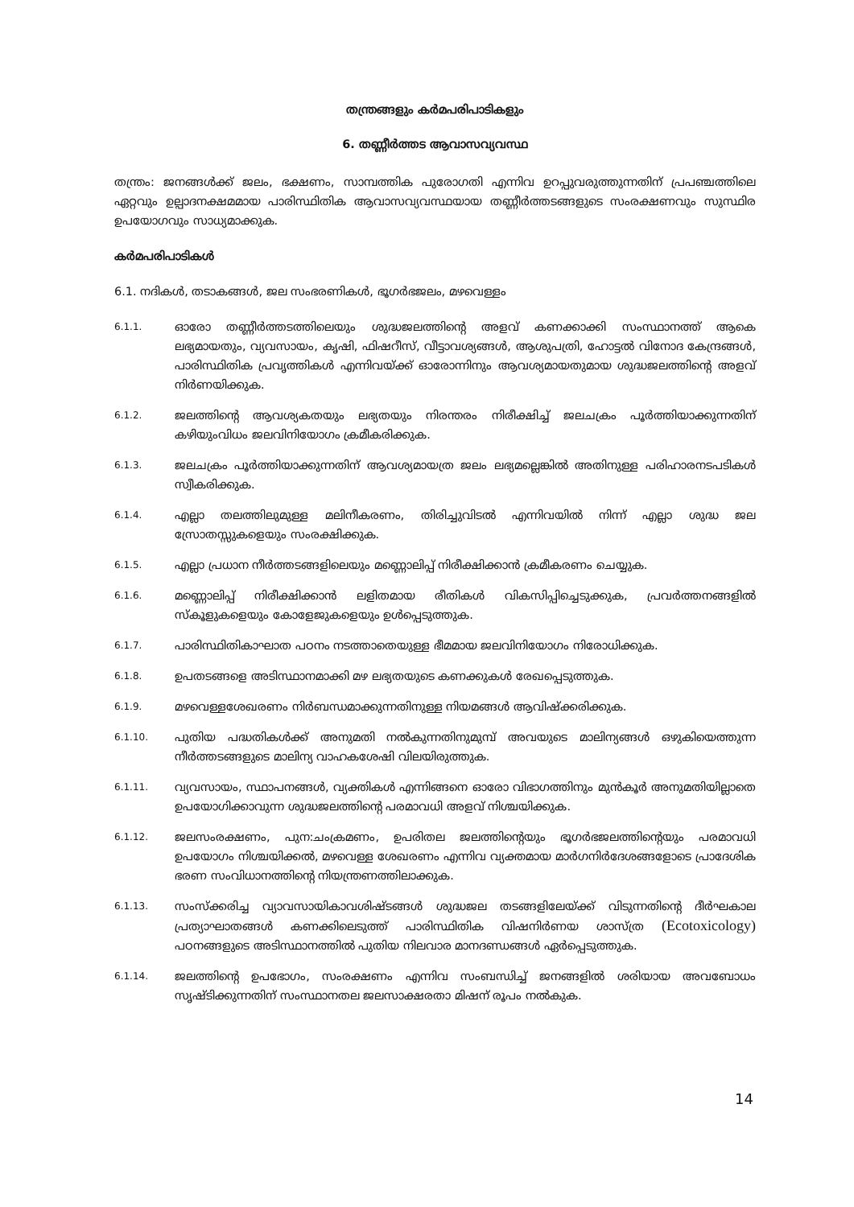തന്ത്രങ്ങളും കർമപരിപാടികളും
6. തണ്ണീർത്തട ആവാസവ്യവസ്ഥ
തന്ത്രം: ജനങ്ങൾക്ക് ജലം, ഭക്ഷണം, സാമ്പത്തിക പുരോഗതി എന്നിവ ഉറപ്പുവരുത്തുന്നതിന് പ്രപഞ്ചത്തിലെ ഏറ്റവും ഉല്പാദനക്ഷമമായ പാരിസ്ഥിതിക ആവാസവ്യവസ്ഥയായ തണ്ണീർത്തടങ്ങളുടെ സംരക്ഷണവും സുസ്ഥിര ഉപയോഗവും സാധ്യമാക്കുക.
കർമപരിപാടികൾ
6.1. നദികൾ, തടാകങ്ങൾ, ജല സംഭരണികൾ, ഭൂഗർഭജലം, മഴവെള്ളം
6.1.1. ഓരോ തണ്ണീർത്തടത്തിലെയും ശുദ്ധജലത്തിന്റെ അളവ് കണക്കാക്കി സംസ്ഥാനത്ത് ആകെ ലഭ്യമായതും, വ്യവസായം, കൃഷി, ഫിഷറീസ്, വീട്ടാവശ്യങ്ങൾ, ആശുപത്രി, ഹോട്ടൽ വിനോദ കേന്ദ്രങ്ങൾ, പാരിസ്ഥിതിക പ്രവൃത്തികൾ എന്നിവയ്ക്ക് ഓരോന്നിനും ആവശ്യമായതുമായ ശുദ്ധജലത്തിന്റെ അളവ് നിർണയിക്കുക.
6.1.2. ജലത്തിന്റെ ആവശ്യകതയും ലഭ്യതയും നിരന്തരം നിരീക്ഷിച്ച് ജലചക്രം പൂർത്തിയാക്കുന്നതിന് കഴിയുംവിധം ജലവിനിയോഗം ക്രമീകരിക്കുക.
6.1.3. ജലചക്രം പൂർത്തിയാക്കുന്നതിന് ആവശ്യമായത്ര ജലം ലഭ്യമല്ലെങ്കിൽ അതിനുള്ള പരിഹാരനടപടികൾ സ്വീകരിക്കുക.
6.1.4. എല്ലാ തലത്തിലുമുള്ള മലിനീകരണം, തിരിച്ചുവിടൽ എന്നിവയിൽ നിന്ന് എല്ലാ ശുദ്ധ ജല സ്രോതസ്സുകളെയും സംരക്ഷിക്കുക.
6.1.5. എല്ലാ പ്രധാന നീർത്തടങ്ങളിലെയും മണ്ണൊലിപ്പ് നിരീക്ഷിക്കാൻ ക്രമീകരണം ചെയ്യുക.
6.1.6. മണ്ണൊലിപ്പ് നിരീക്ഷിക്കാൻ ലളിതമായ രീതികൾ വികസിപ്പിച്ചെടുക്കുക, പ്രവർത്തനങ്ങളിൽ സ്കൂളുകളെയും കോളേജുകളെയും ഉൾപ്പെടുത്തുക.
6.1.7. പാരിസ്ഥിതികാഘാത പഠനം നടത്താതെയുള്ള ഭീമമായ ജലവിനിയോഗം നിരോധിക്കുക.
6.1.8. ഉപതടങ്ങളെ അടിസ്ഥാനമാക്കി മഴ ലഭ്യതയുടെ കണക്കുകൾ രേഖപ്പെടുത്തുക.
6.1.9. മഴവെള്ളശേഖരണം നിർബന്ധമാക്കുന്നതിനുള്ള നിയമങ്ങൾ ആവിഷ്ക്കരിക്കുക.
6.1.10. പുതിയ പദ്ധതികൾക്ക് അനുമതി നൽകുന്നതിനുമുമ്പ് അവയുടെ മാലിന്യങ്ങൾ ഒഴുകിയെത്തുന്ന നീർത്തടങ്ങളുടെ മാലിന്യ വാഹകശേഷി വിലയിരുത്തുക.
6.1.11. വ്യവസായം, സ്ഥാപനങ്ങൾ, വ്യക്തികൾ എന്നിങ്ങനെ ഓരോ വിഭാഗത്തിനും മുൻകൂർ അനുമതിയില്ലാതെ ഉപയോഗിക്കാവുന്ന ശുദ്ധജലത്തിന്റെ പരമാവധി അളവ് നിശ്ചയിക്കുക.
6.1.12. ജലസംരക്ഷണം, പുന:ചംക്രമണം, ഉപരിതല ജലത്തിന്റെയും ഭൂഗർഭജലത്തിന്റെയും പരമാവധി ഉപയോഗം നിശ്ചയിക്കൽ, മഴവെള്ള ശേഖരണം എന്നിവ വ്യക്തമായ മാർഗനിർദേശങ്ങളോടെ പ്രാദേശിക ഭരണ സംവിധാനത്തിന്റെ നിയന്ത്രണത്തിലാക്കുക.
6.1.13. സംസ്ക്കരിച്ച വ്യാവസായികാവശിഷ്ടങ്ങൾ ശുദ്ധജല തടങ്ങളിലേയ്ക്ക് വിടുന്നതിന്റെ ദീർഘകാല പ്രത്യാഘാതങ്ങൾ കണക്കിലെടുത്ത് പാരിസ്ഥിതിക വിഷനിർണയ ശാസ്ത്ര (Ecotoxicology) പഠനങ്ങളുടെ അടിസ്ഥാനത്തിൽ പുതിയ നിലവാര മാനദണ്ഡങ്ങൾ ഏർപ്പെടുത്തുക.
6.1.14. ജലത്തിന്റെ ഉപഭോഗം, സംരക്ഷണം എന്നിവ സംബന്ധിച്ച് ജനങ്ങളിൽ ശരിയായ അവബോധം സൃഷ്ടിക്കുന്നതിന് സംസ്ഥാനതല ജലസാക്ഷരതാ മിഷന് രൂപം നൽകുക.
14